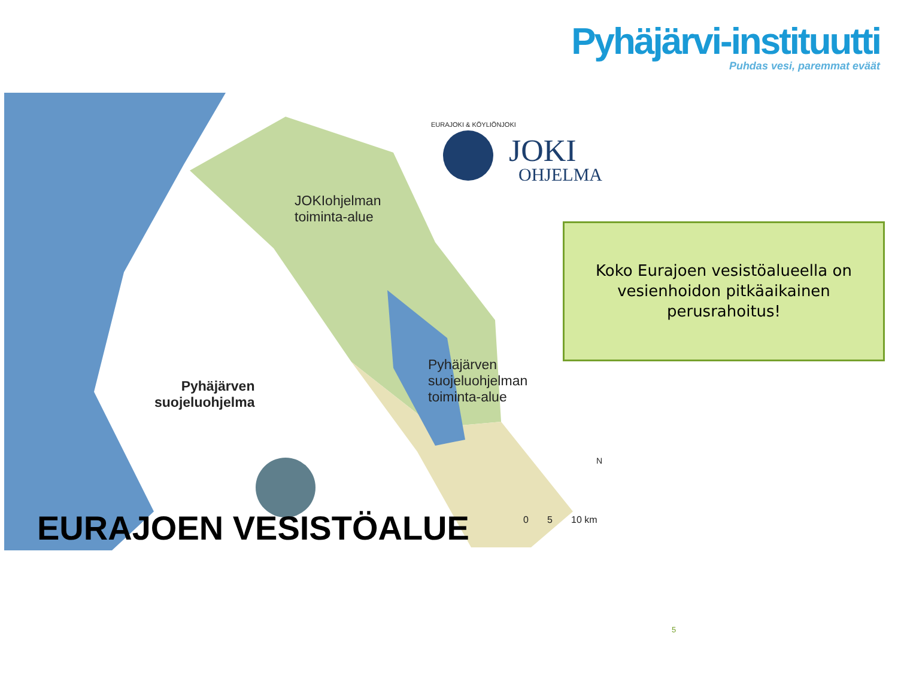Pyhäjärvi-instituutti
Puhdas vesi, paremmat eväät
JOKIohjelman
toiminta-alue
Pyhäjärven
suojeluohjelman
toiminta-alue
Pyhäjärven
suojeluohjelma
JOKI
OHJELMA
EURAJOKI & KÖYLIÖNJOKI
N
0 5 10 km
EURAJOEN VESISTÖALUE
Koko Eurajoen vesistöalueella on
vesienhoidon pitkäaikainen
perusrahoitus!
5